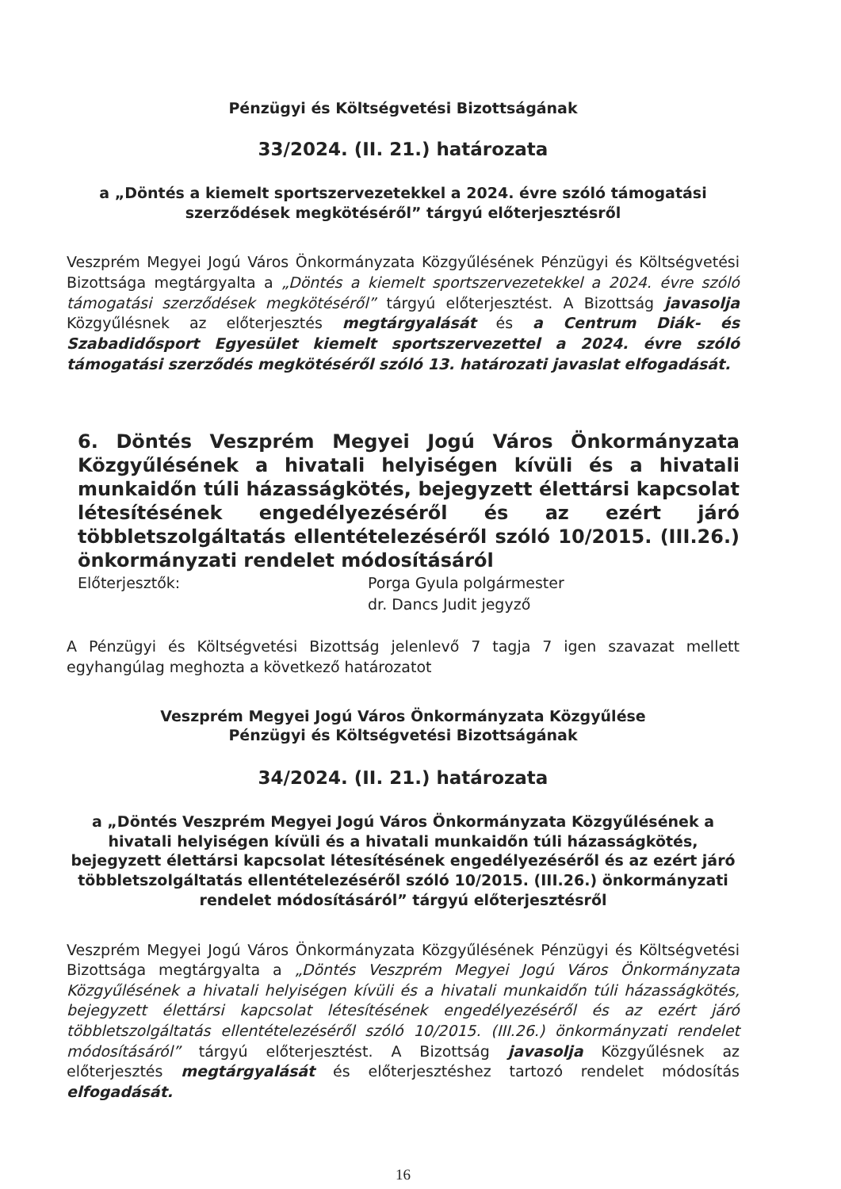Pénzügyi és Költségvetési Bizottságának
33/2024. (II. 21.) határozata
a „Döntés a kiemelt sportszervezetekkel a 2024. évre szóló támogatási szerződések megkötéséről” tárgyú előterjesztésről
Veszprém Megyei Jogú Város Önkormányzata Közgyűlésének Pénzügyi és Költségvetési Bizottsága megtárgyalta a „Döntés a kiemelt sportszervezetekkel a 2024. évre szóló támogatási szerződések megkötéséről” tárgyú előterjesztést. A Bizottság javasolja Közgyűlésnek az előterjesztés megtárgyalását és a Centrum Diák- és Szabadidősport Egyesület kiemelt sportszervezettel a 2024. évre szóló támogatási szerződés megkötéséről szóló 13. határozati javaslat elfogadását.
6. Döntés Veszprém Megyei Jogú Város Önkormányzata Közgyűlésének a hivatali helyiségen kívüli és a hivatali munkaidőn túli házasságkötés, bejegyzett élettársi kapcsolat létesítésének engedélyezéséről és az ezért járó többletszolgáltatás ellentételezéséről szóló 10/2015. (III.26.) önkormányzati rendelet módosításáról
Előterjesztők: Porga Gyula polgármester
dr. Dancs Judit jegyző
A Pénzügyi és Költségvetési Bizottság jelenlevő 7 tagja 7 igen szavazat mellett egyhangúlag meghozta a következő határozatot
Veszprém Megyei Jogú Város Önkormányzata Közgyűlése
Pénzügyi és Költségvetési Bizottságának
34/2024. (II. 21.) határozata
a „Döntés Veszprém Megyei Jogú Város Önkormányzata Közgyűlésének a hivatali helyiségen kívüli és a hivatali munkaidőn túli házasságkötés, bejegyzett élettársi kapcsolat létesítésének engedélyezéséről és az ezért járó többletszolgáltatás ellentételezéséről szóló 10/2015. (III.26.) önkormányzati rendelet módosításáról” tárgyú előterjesztésről
Veszprém Megyei Jogú Város Önkormányzata Közgyűlésének Pénzügyi és Költségvetési Bizottsága megtárgyalta a „Döntés Veszprém Megyei Jogú Város Önkormányzata Közgyűlésének a hivatali helyiségen kívüli és a hivatali munkaidőn túli házasságkötés, bejegyzett élettársi kapcsolat létesítésének engedélyezéséről és az ezért járó többletszolgáltatás ellentételezéséről szóló 10/2015. (III.26.) önkormányzati rendelet módosításáról” tárgyú előterjesztést. A Bizottság javasolja Közgyűlésnek az előterjesztés megtárgyalását és előterjesztéshez tartozó rendelet módosítás elfogadását.
16